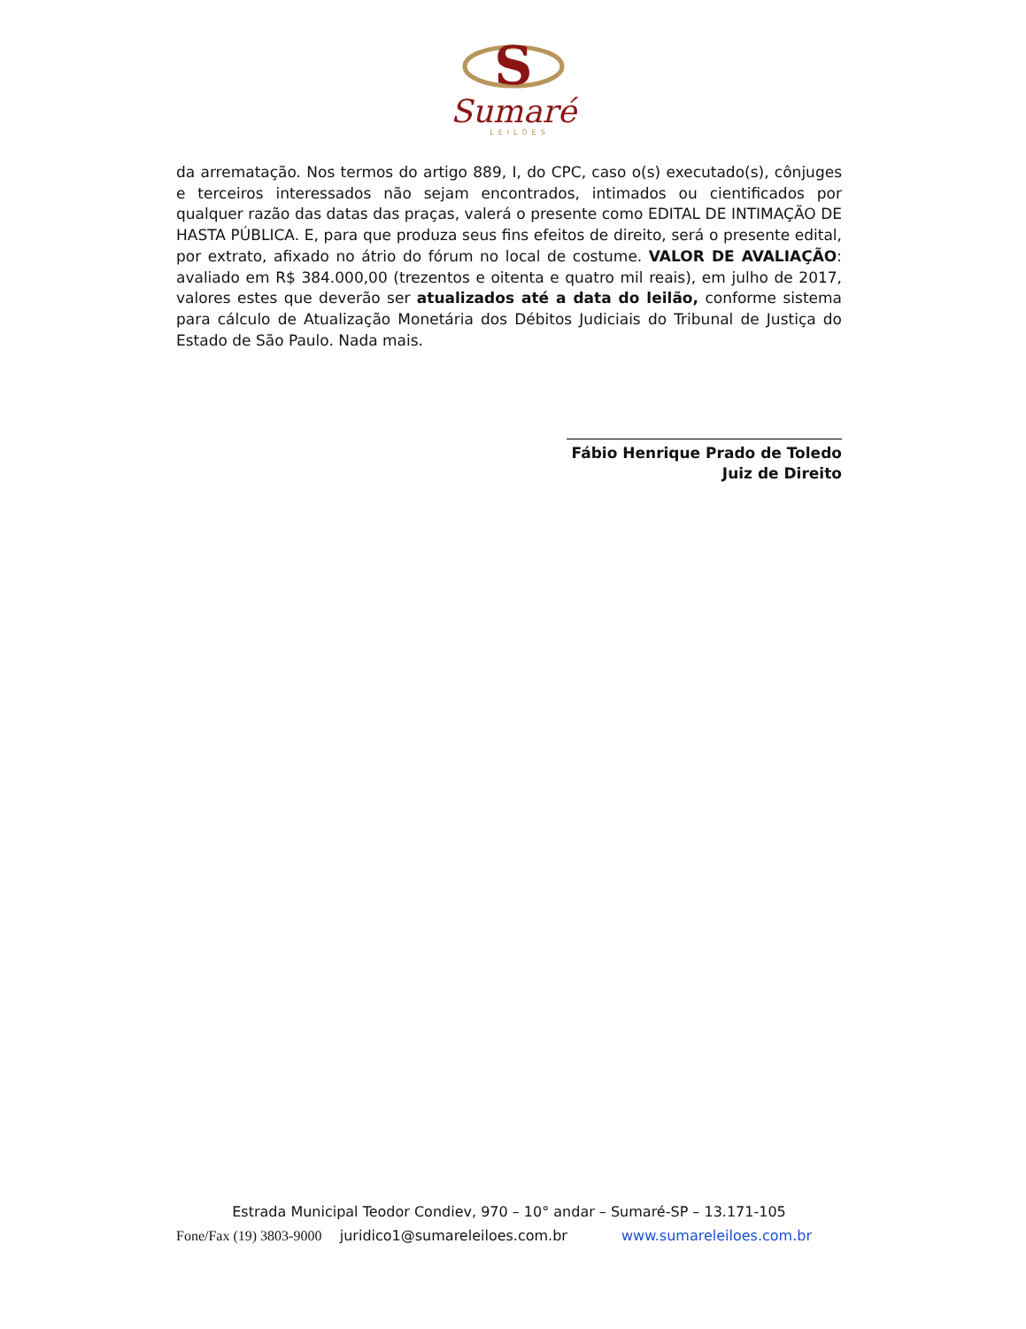S
Sumaré
LEILÕES
da arrematação. Nos termos do artigo 889, I, do CPC, caso o(s) executado(s), cônjuges e terceiros interessados não sejam encontrados, intimados ou cientificados por qualquer razão das datas das praças, valerá o presente como EDITAL DE INTIMAÇÃO DE HASTA PÚBLICA. E, para que produza seus fins efeitos de direito, será o presente edital, por extrato, afixado no átrio do fórum no local de costume. VALOR DE AVALIAÇÃO: avaliado em R$ 384.000,00 (trezentos e oitenta e quatro mil reais), em julho de 2017, valores estes que deverão ser atualizados até a data do leilão, conforme sistema para cálculo de Atualização Monetária dos Débitos Judiciais do Tribunal de Justiça do Estado de São Paulo. Nada mais.
Fábio Henrique Prado de Toledo
Juiz de Direito
Estrada Municipal Teodor Condiev, 970 – 10° andar – Sumaré-SP – 13.171-105
Fone/Fax (19) 3803-9000 juridico1@sumareleiloes.com.br www.sumareleiloes.com.br